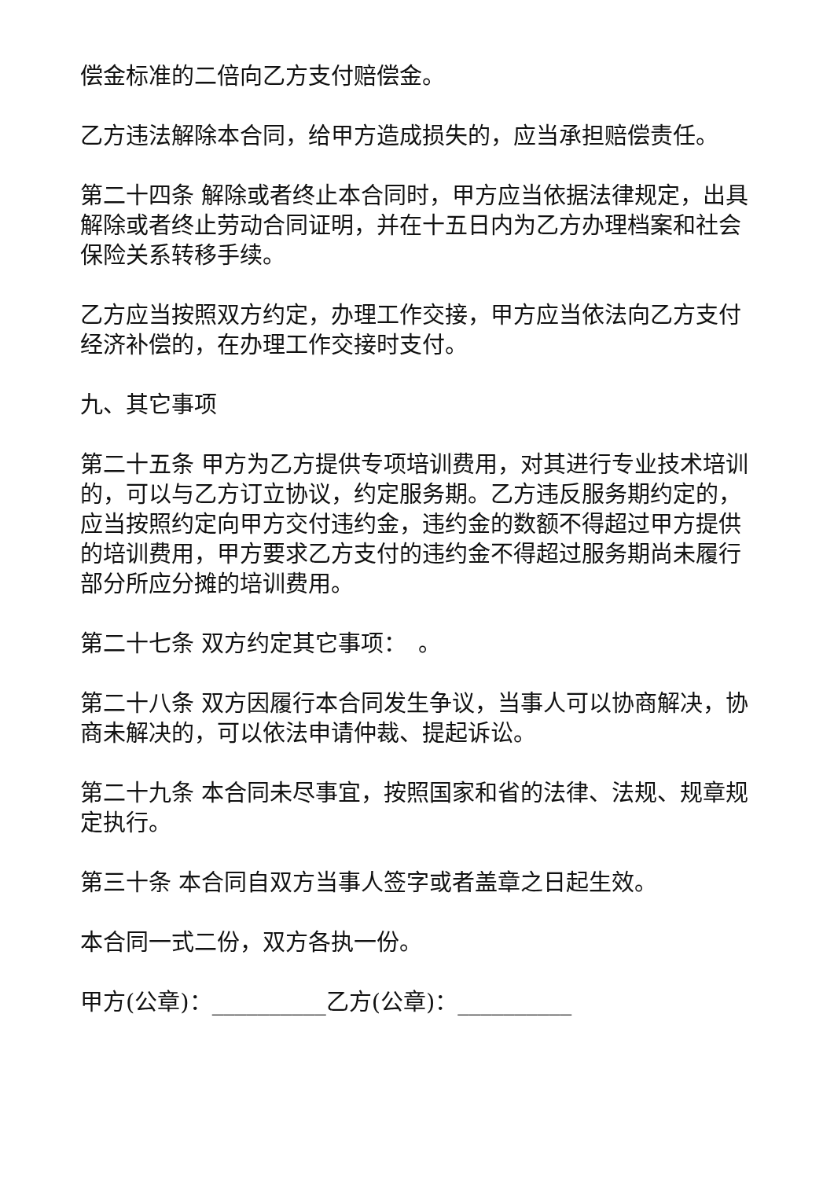偿金标准的二倍向乙方支付赔偿金。
乙方违法解除本合同，给甲方造成损失的，应当承担赔偿责任。
第二十四条 解除或者终止本合同时，甲方应当依据法律规定，出具解除或者终止劳动合同证明，并在十五日内为乙方办理档案和社会保险关系转移手续。
乙方应当按照双方约定，办理工作交接，甲方应当依法向乙方支付经济补偿的，在办理工作交接时支付。
九、其它事项
第二十五条 甲方为乙方提供专项培训费用，对其进行专业技术培训的，可以与乙方订立协议，约定服务期。乙方违反服务期约定的，应当按照约定向甲方交付违约金，违约金的数额不得超过甲方提供的培训费用，甲方要求乙方支付的违约金不得超过服务期尚未履行部分所应分摊的培训费用。
第二十七条 双方约定其它事项：　。
第二十八条 双方因履行本合同发生争议，当事人可以协商解决，协商未解决的，可以依法申请仲裁、提起诉讼。
第二十九条 本合同未尽事宜，按照国家和省的法律、法规、规章规定执行。
第三十条 本合同自双方当事人签字或者盖章之日起生效。
本合同一式二份，双方各执一份。
甲方(公章)：__________乙方(公章)：__________